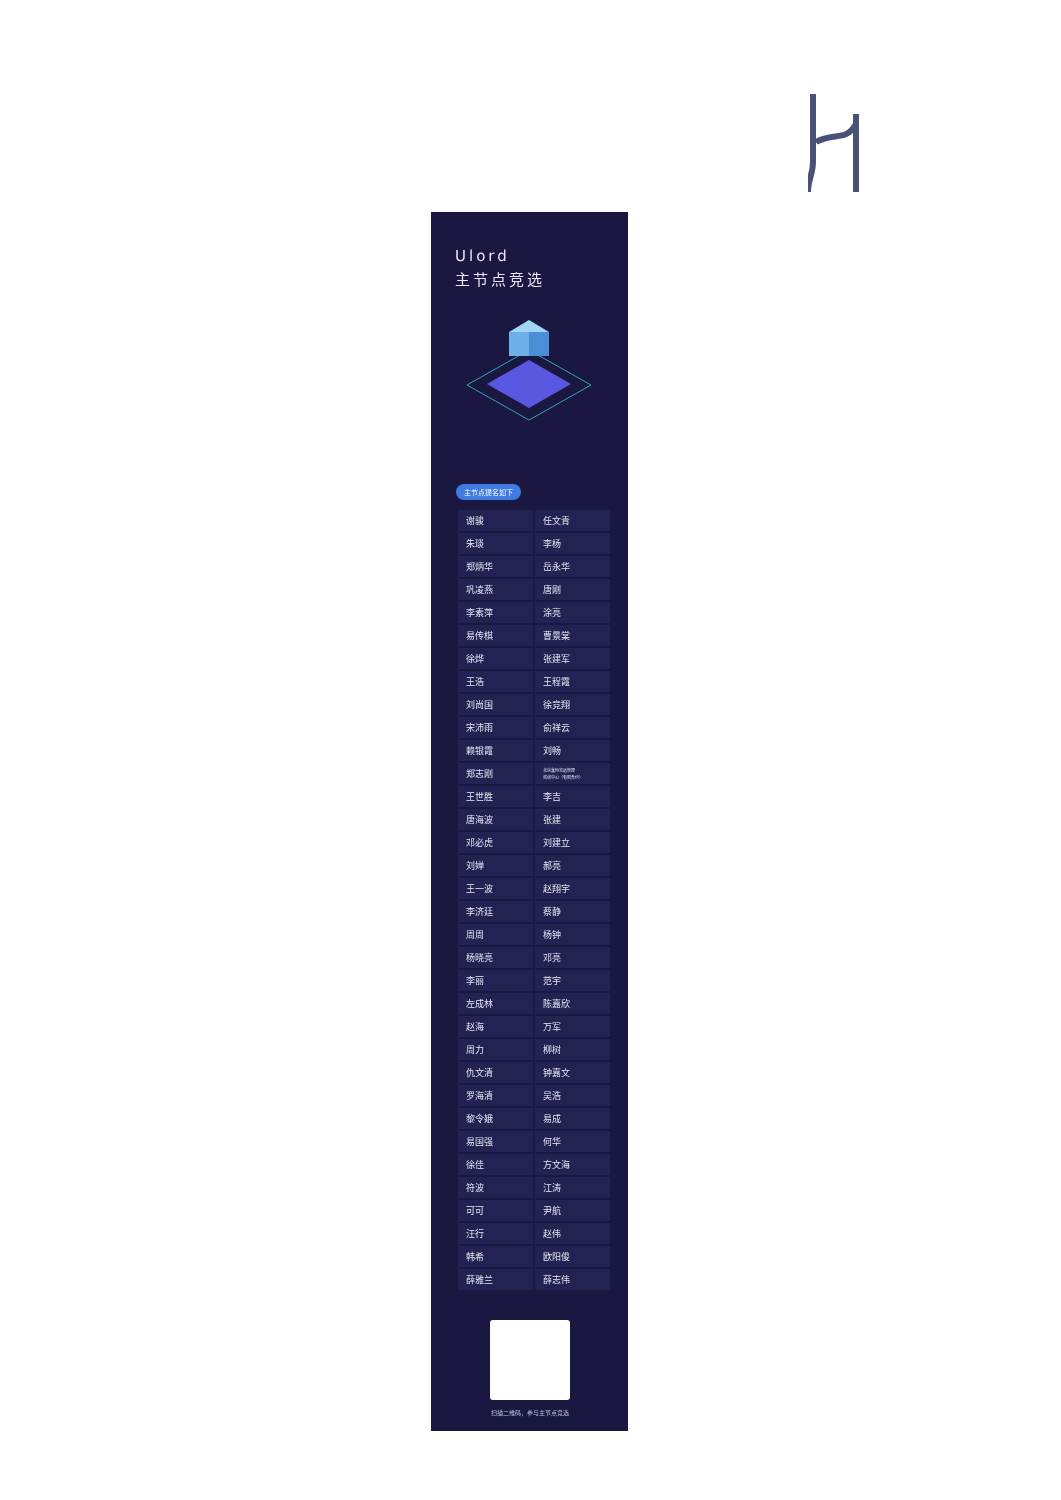Ulord
主节点竞选
主节点提名如下
| 谢骏 | 任文青 |
| 朱琰 | 李杨 |
| 郑炳华 | 岳永华 |
| 巩凌燕 | 唐刚 |
| 李素萍 | 涂亮 |
| 易传棋 | 曹景棠 |
| 徐烨 | 张建军 |
| 王浩 | 王程霞 |
| 刘尚国 | 徐竞翔 |
| 宋沛雨 | 俞祥云 |
| 赖银霞 | 刘畅 |
| 郑志刚 | 北京鑫恒志远管理 咨询中心（有限合伙） |
| 王世胜 | 李吉 |
| 唐海波 | 张建 |
| 邓必虎 | 刘建立 |
| 刘婵 | 郝亮 |
| 王一波 | 赵翔宇 |
| 李济廷 | 蔡静 |
| 周周 | 杨钟 |
| 杨晓亮 | 邓亮 |
| 李丽 | 范宇 |
| 左成林 | 陈嘉欣 |
| 赵海 | 万军 |
| 周力 | 柳树 |
| 仇文清 | 钟嘉文 |
| 罗海清 | 吴浩 |
| 黎令娥 | 易成 |
| 易国强 | 何华 |
| 徐佳 | 方文海 |
| 符波 | 江涛 |
| 可可 | 尹航 |
| 汪行 | 赵伟 |
| 韩希 | 欧阳俊 |
| 薛雅兰 | 薛志伟 |
扫描二维码，参与主节点竞选